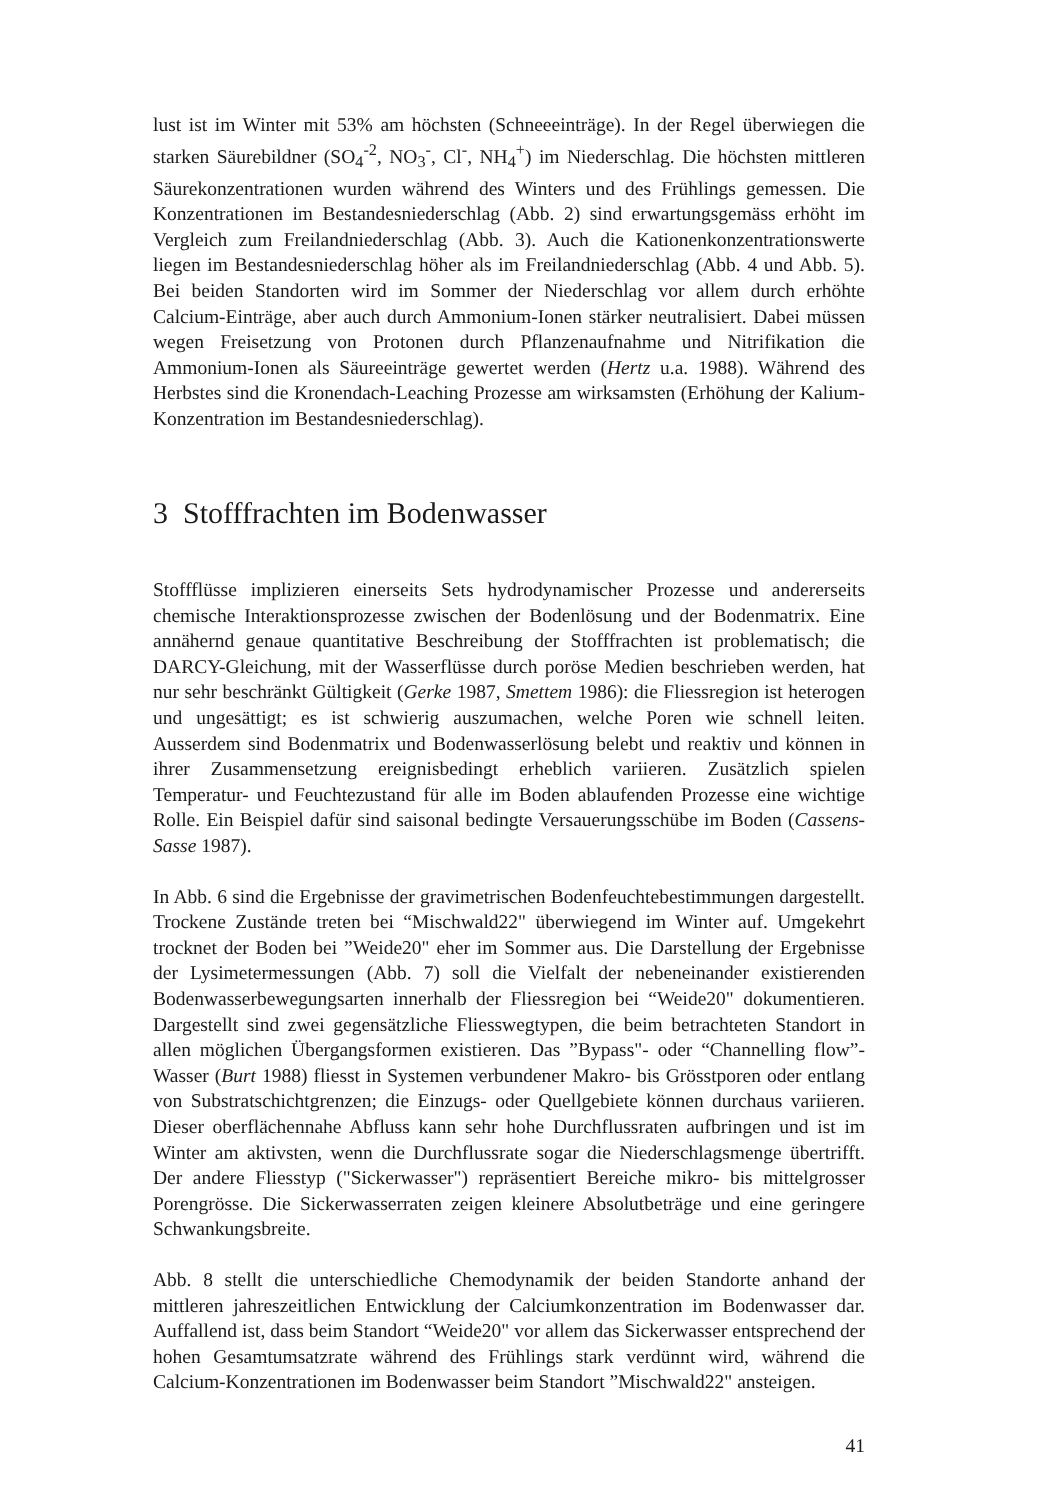lust ist im Winter mit 53% am höchsten (Schneeeinträge). In der Regel überwiegen die starken Säurebildner (SO<sub>4</sub><sup>-2</sup>, NO<sub>3</sub><sup>-</sup>, Cl<sup>-</sup>, NH<sub>4</sub><sup>+</sup>) im Niederschlag. Die höchsten mittleren Säurekonzentrationen wurden während des Winters und des Frühlings gemessen. Die Konzentrationen im Bestandesniederschlag (Abb. 2) sind erwartungsgemäss erhöht im Vergleich zum Freilandniederschlag (Abb. 3). Auch die Kationenkonzentrationswerte liegen im Bestandesniederschlag höher als im Freilandniederschlag (Abb. 4 und Abb. 5). Bei beiden Standorten wird im Sommer der Niederschlag vor allem durch erhöhte Calcium-Einträge, aber auch durch Ammonium-Ionen stärker neutralisiert. Dabei müssen wegen Freisetzung von Protonen durch Pflanzenaufnahme und Nitrifikation die Ammonium-Ionen als Säureeinträge gewertet werden (Hertz u.a. 1988). Während des Herbstes sind die Kronendach-Leaching Prozesse am wirksamsten (Erhöhung der Kalium-Konzentration im Bestandesniederschlag).
3 Stofffrachten im Bodenwasser
Stoffflüsse implizieren einerseits Sets hydrodynamischer Prozesse und andererseits chemische Interaktionsprozesse zwischen der Bodenlösung und der Bodenmatrix. Eine annähernd genaue quantitative Beschreibung der Stofffrachten ist problematisch; die DARCY-Gleichung, mit der Wasserflüsse durch poröse Medien beschrieben werden, hat nur sehr beschränkt Gültigkeit (Gerke 1987, Smettem 1986): die Fliessregion ist heterogen und ungesättigt; es ist schwierig auszumachen, welche Poren wie schnell leiten. Ausserdem sind Bodenmatrix und Bodenwasserlösung belebt und reaktiv und können in ihrer Zusammensetzung ereignisbedingt erheblich variieren. Zusätzlich spielen Temperatur- und Feuchtezustand für alle im Boden ablaufenden Prozesse eine wichtige Rolle. Ein Beispiel dafür sind saisonal bedingte Versauerungsschübe im Boden (Cassens-Sasse 1987).
In Abb. 6 sind die Ergebnisse der gravimetrischen Bodenfeuchtebestimmungen dargestellt. Trockene Zustände treten bei “Mischwald22" überwiegend im Winter auf. Umgekehrt trocknet der Boden bei ”Weide20" eher im Sommer aus. Die Darstellung der Ergebnisse der Lysimetermessungen (Abb. 7) soll die Vielfalt der nebeneinander existierenden Bodenwasserbewegungsarten innerhalb der Fliessregion bei “Weide20" dokumentieren. Dargestellt sind zwei gegensätzliche Fliesswegtypen, die beim betrachteten Standort in allen möglichen Übergangsformen existieren. Das ”Bypass"- oder “Channelling flow”-Wasser (Burt 1988) fliesst in Systemen verbundener Makro- bis Grösstporen oder entlang von Substratschichtgrenzen; die Einzugs- oder Quellgebiete können durchaus variieren. Dieser oberflächennahe Abfluss kann sehr hohe Durchflussraten aufbringen und ist im Winter am aktivsten, wenn die Durchflussrate sogar die Niederschlagsmenge übertrifft. Der andere Fliesstyp ("Sickerwasser") repräsentiert Bereiche mikro- bis mittelgrosser Porengrösse. Die Sickerwasserraten zeigen kleinere Absolutbeträge und eine geringere Schwankungsbreite.
Abb. 8 stellt die unterschiedliche Chemodynamik der beiden Standorte anhand der mittleren jahreszeitlichen Entwicklung der Calciumkonzentration im Bodenwasser dar. Auffallend ist, dass beim Standort “Weide20" vor allem das Sickerwasser entsprechend der hohen Gesamtumsatzrate während des Frühlings stark verdünnt wird, während die Calcium-Konzentrationen im Bodenwasser beim Standort ”Mischwald22" ansteigen.
41